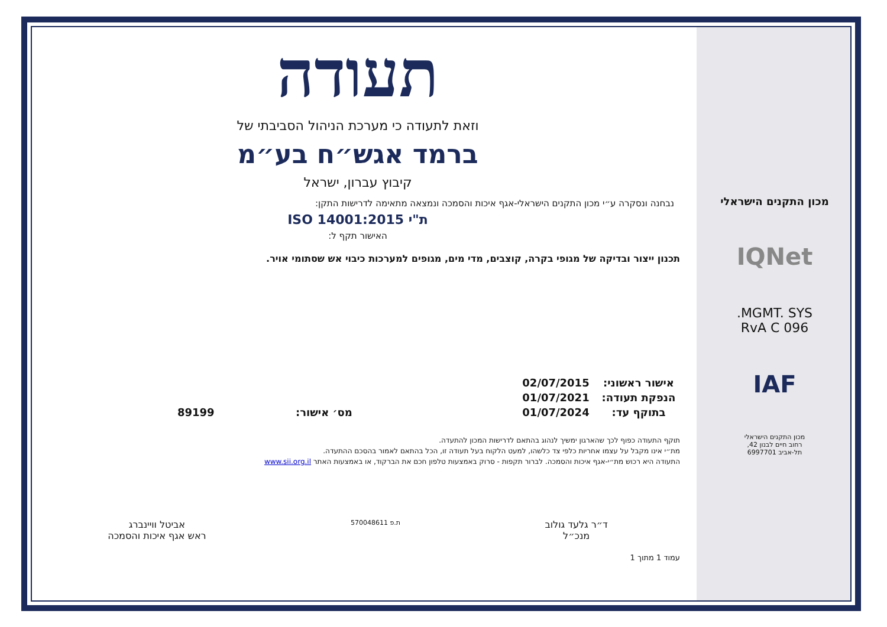תעודה
וזאת לתעודה כי מערכת הניהול הסביבתי של
ברמד אגש״ח בע״מ
קיבוץ עברון, ישראל
נבחנה ונסקרה ע״י מכון התקנים הישראלי-אגף איכות והסמכה ונמצאה מתאימה לדרישות התקן:
ת"י ISO 14001:2015
האישור תקף ל:
תכנון ייצור ובדיקה של מגופי בקרה, קוצבים, מדי מים, מגופים למערכות כיבוי אש שסתומי אויר.
אישור ראשוני: 02/07/2015
הנפקת תעודה: 01/07/2021
בתוקף עד: 01/07/2024 מס׳ אישור: 89199
תוקף התעודה כפוף לכך שהארגון ימשיך לנהוג בהתאם לדרישות המכון להתעדה.
מת״י אינו מקבל על עצמו אחריות כלפי צד כלשהו, למעט הלקוח בעל תעודה זו, הכל בהתאם לאמור בהסכם ההתעדה.
התעודה היא רכוש מת״י-אגף איכות והסמכה. לברור תקפות - סרוק באמצעות טלפון חכם את הברקוד, או באמצעות האתר www.sii.org.il
ד״ר גלעד גולוב
מנכ״ל
ת.פ 570048611
אביטל וויינברג
ראש אגף איכות והסמכה
עמוד 1 מתוך 1
מכון התקנים הישראלי
IQNet
MGMT. SYS.
RvA C 096
IAF
מכון התקנים הישראלי
רחוב חיים לבנון 42,
תל-אביב 6997701